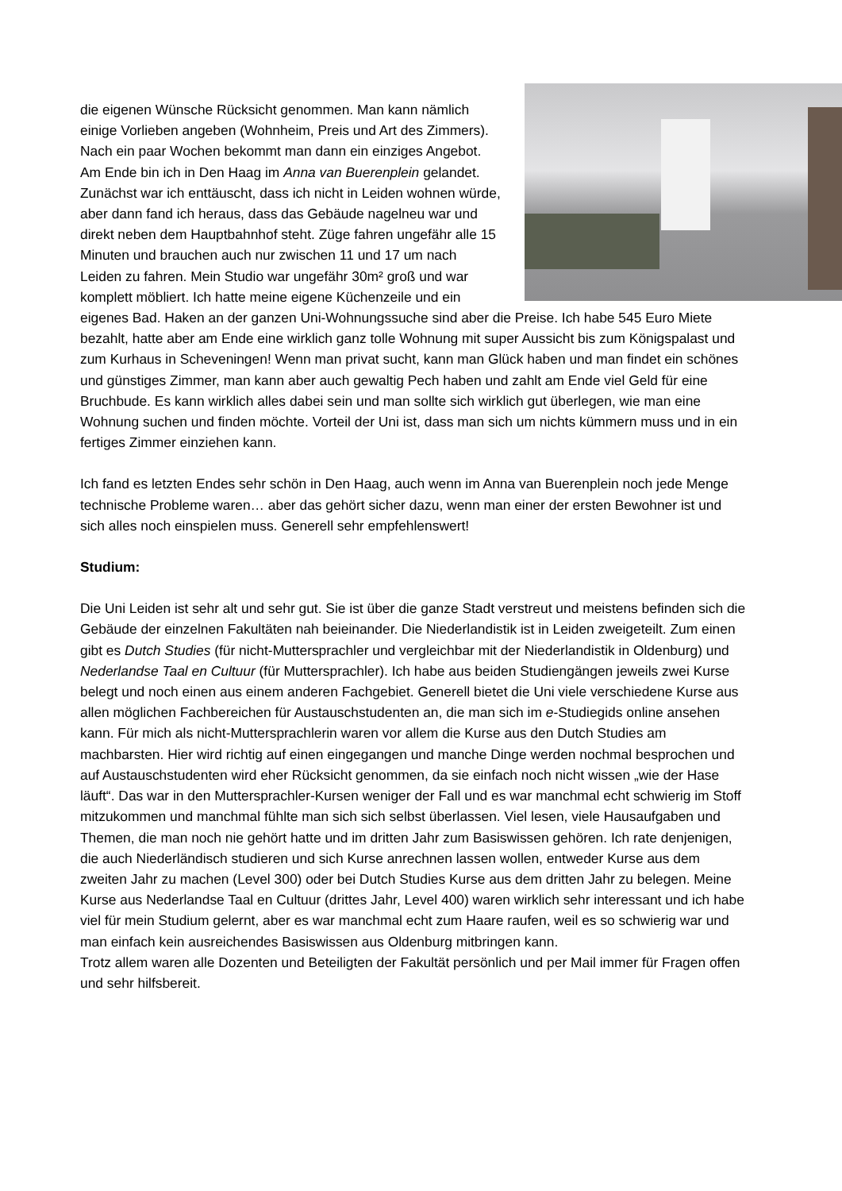die eigenen Wünsche Rücksicht genommen. Man kann nämlich einige Vorlieben angeben (Wohnheim, Preis und Art des Zimmers). Nach ein paar Wochen bekommt man dann ein einziges Angebot. Am Ende bin ich in Den Haag im Anna van Buerenplein gelandet. Zunächst war ich enttäuscht, dass ich nicht in Leiden wohnen würde, aber dann fand ich heraus, dass das Gebäude nagelneu war und direkt neben dem Hauptbahnhof steht. Züge fahren ungefähr alle 15 Minuten und brauchen auch nur zwischen 11 und 17 um nach Leiden zu fahren. Mein Studio war ungefähr 30m² groß und war komplett möbliert. Ich hatte meine eigene Küchenzeile und ein eigenes Bad. Haken an der ganzen Uni-Wohnungssuche sind aber die Preise. Ich habe 545 Euro Miete bezahlt, hatte aber am Ende eine wirklich ganz tolle Wohnung mit super Aussicht bis zum Königspalast und zum Kurhaus in Scheveningen! Wenn man privat sucht, kann man Glück haben und man findet ein schönes und günstiges Zimmer, man kann aber auch gewaltig Pech haben und zahlt am Ende viel Geld für eine Bruchbude. Es kann wirklich alles dabei sein und man sollte sich wirklich gut überlegen, wie man eine Wohnung suchen und finden möchte. Vorteil der Uni ist, dass man sich um nichts kümmern muss und in ein fertiges Zimmer einziehen kann.
Ich fand es letzten Endes sehr schön in Den Haag, auch wenn im Anna van Buerenplein noch jede Menge technische Probleme waren… aber das gehört sicher dazu, wenn man einer der ersten Bewohner ist und sich alles noch einspielen muss. Generell sehr empfehlenswert!
Studium:
Die Uni Leiden ist sehr alt und sehr gut. Sie ist über die ganze Stadt verstreut und meistens befinden sich die Gebäude der einzelnen Fakultäten nah beieinander. Die Niederlandistik ist in Leiden zweigeteilt. Zum einen gibt es Dutch Studies (für nicht-Muttersprachler und vergleichbar mit der Niederlandistik in Oldenburg) und Nederlandse Taal en Cultuur (für Muttersprachler). Ich habe aus beiden Studiengängen jeweils zwei Kurse belegt und noch einen aus einem anderen Fachgebiet. Generell bietet die Uni viele verschiedene Kurse aus allen möglichen Fachbereichen für Austauschstudenten an, die man sich im e-Studiegids online ansehen kann. Für mich als nicht-Muttersprachlerin waren vor allem die Kurse aus den Dutch Studies am machbarsten. Hier wird richtig auf einen eingegangen und manche Dinge werden nochmal besprochen und auf Austauschstudenten wird eher Rücksicht genommen, da sie einfach noch nicht wissen „wie der Hase läuft“. Das war in den Muttersprachler-Kursen weniger der Fall und es war manchmal echt schwierig im Stoff mitzukommen und manchmal fühlte man sich sich selbst überlassen. Viel lesen, viele Hausaufgaben und Themen, die man noch nie gehört hatte und im dritten Jahr zum Basiswissen gehören. Ich rate denjenigen, die auch Niederländisch studieren und sich Kurse anrechnen lassen wollen, entweder Kurse aus dem zweiten Jahr zu machen (Level 300) oder bei Dutch Studies Kurse aus dem dritten Jahr zu belegen. Meine Kurse aus Nederlandse Taal en Cultuur (drittes Jahr, Level 400) waren wirklich sehr interessant und ich habe viel für mein Studium gelernt, aber es war manchmal echt zum Haare raufen, weil es so schwierig war und man einfach kein ausreichendes Basiswissen aus Oldenburg mitbringen kann.
Trotz allem waren alle Dozenten und Beteiligten der Fakultät persönlich und per Mail immer für Fragen offen und sehr hilfsbereit.